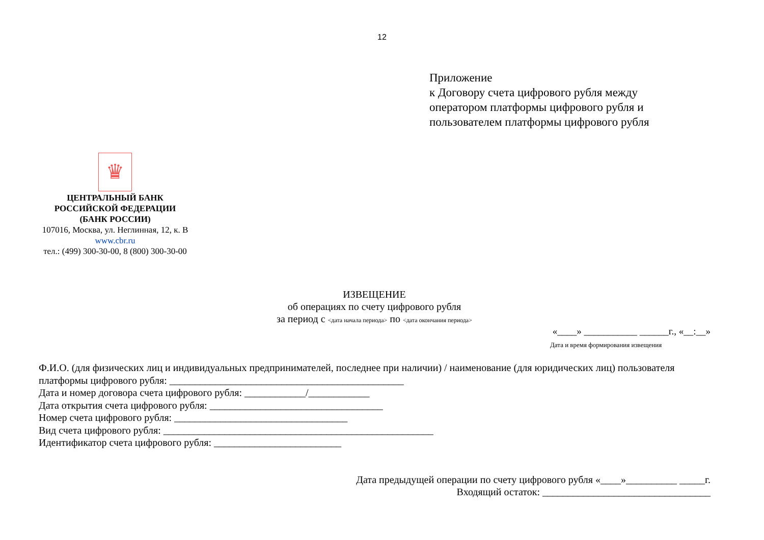12
Приложение
к Договору счета цифрового рубля между
оператором платформы цифрового рубля и
пользователем платформы цифрового рубля
♛
ЦЕНТРАЛЬНЫЙ БАНК
РОССИЙСКОЙ ФЕДЕРАЦИИ
(БАНК РОССИИ)
107016, Москва, ул. Неглинная, 12, к. В
www.cbr.ru
тел.: (499) 300-30-00, 8 (800) 300-30-00
ИЗВЕЩЕНИЕ
об операциях по счету цифрового рубля
за период с <дата начала периода> по <дата окончания периода>
«____» ___________ ______г., «__:__»
Дата и время формирования извещения
Ф.И.О. (для физических лиц и индивидуальных предпринимателей, последнее при наличии) / наименование (для юридических лиц) пользователя платформы цифрового рубля: ______________________________________________
Дата и номер договора счета цифрового рубля: ____________/____________
Дата открытия счета цифрового рубля: __________________________________
Номер счета цифрового рубля: __________________________________
Вид счета цифрового рубля: _____________________________________________________
Идентификатор счета цифрового рубля: _________________________
Дата предыдущей операции по счету цифрового рубля «____»__________ _____г.
Входящий остаток: _________________________________